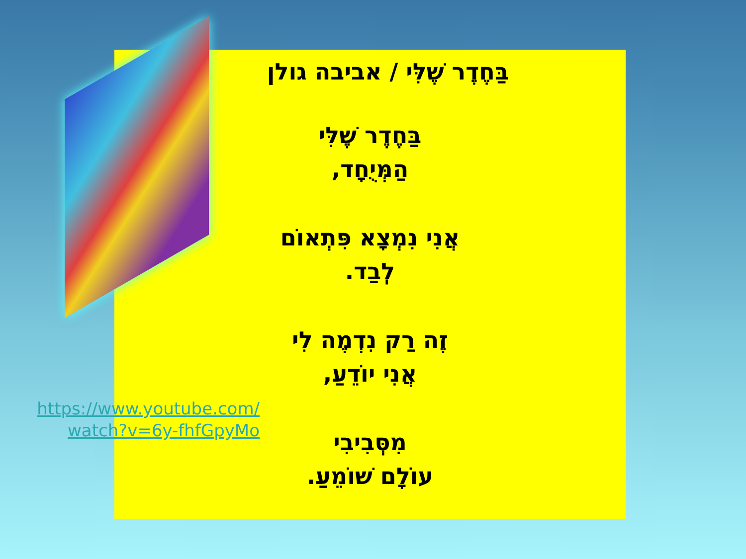בַּחֶדֶר שֶׁלִּי / אביבה גולן
בַּחֶדֶר שֶׁלִּי
הַמְּיֻחָד,
אֲנִי נִמְצָא פִּתְאוֹם
לְבַד.
זֶה רַק נִדְמֶה לִי
אֲנִי יוֹדֵעַ,
מִסְּבִיבִי
עוֹלָם שׁוֹמֵעַ.
https://www.youtube.com/
watch?v=6y-fhfGpyMo